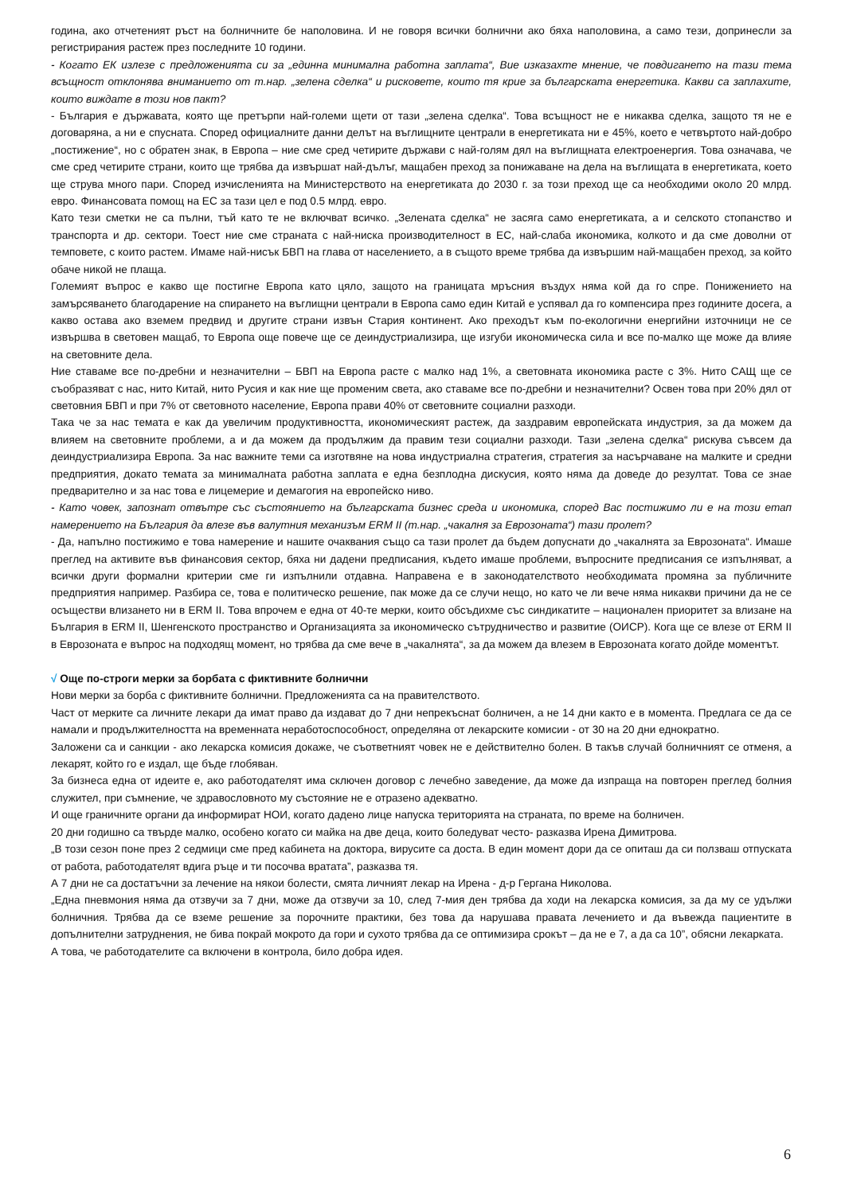година, ако отчетеният ръст на болничните бе наполовина. И не говоря всички болнични ако бяха наполовина, а само тези, допринесли за регистрирания растеж през последните 10 години.
- Когато ЕК излезе с предложенията си за „единна минимална работна заплата“, Вие изказахте мнение, че повдигането на тази тема всъщност отклонява вниманието от т.нар. „зелена сделка“ и рисковете, които тя крие за българската енергетика. Какви са заплахите, които виждате в този нов пакт?
- България е държавата, която ще претърпи най-големи щети от тази „зелена сделка“. Това всъщност не е никаква сделка, защото тя не е договаряна, а ни е спусната. Според официалните данни делът на въглищните централи в енергетиката ни е 45%, което е четвъртото най-добро „постижение“, но с обратен знак, в Европа – ние сме сред четирите държави с най-голям дял на въглищната електроенергия. Това означава, че сме сред четирите страни, които ще трябва да извършат най-дълъг, мащабен преход за понижаване на дела на въглищата в енергетиката, което ще струва много пари. Според изчисленията на Министерството на енергетиката до 2030 г. за този преход ще са необходими около 20 млрд. евро. Финансовата помощ на ЕС за тази цел е под 0.5 млрд. евро.
Като тези сметки не са пълни, тъй като те не включват всичко. „Зелената сделка“ не засяга само енергетиката, а и селското стопанство и транспорта и др. сектори. Тоест ние сме страната с най-ниска производителност в ЕС, най-слаба икономика, колкото и да сме доволни от темповете, с които растем. Имаме най-нисък БВП на глава от населението, а в същото време трябва да извършим най-мащабен преход, за който обаче никой не плаща.
Големият въпрос е какво ще постигне Европа като цяло, защото на границата мръсния въздух няма кой да го спре. Понижението на замърсяването благодарение на спирането на въглищни централи в Европа само един Китай е успявал да го компенсира през годините досега, а какво остава ако вземем предвид и другите страни извън Стария континент. Ако преходът към по-екологични енергийни източници не се извършва в световен мащаб, то Европа още повече ще се деиндустриализира, ще изгуби икономическа сила и все по-малко ще може да влияе на световните дела.
Ние ставаме все по-дребни и незначителни – БВП на Европа расте с малко над 1%, а световната икономика расте с 3%. Нито САЩ ще се съобразяват с нас, нито Китай, нито Русия и как ние ще променим света, ако ставаме все по-дребни и незначителни? Освен това при 20% дял от световния БВП и при 7% от световното население, Европа прави 40% от световните социални разходи.
Така че за нас темата е как да увеличим продуктивността, икономическият растеж, да заздравим европейската индустрия, за да можем да влияем на световните проблеми, а и да можем да продължим да правим тези социални разходи. Тази „зелена сделка“ рискува съвсем да деиндустриализира Европа. За нас важните теми са изготвяне на нова индустриална стратегия, стратегия за насърчаване на малките и средни предприятия, докато темата за минималната работна заплата е една безплодна дискусия, която няма да доведе до резултат. Това се знае предварително и за нас това е лицемерие и демагогия на европейско ниво.
- Като човек, запознат отвътре със състоянието на българската бизнес среда и икономика, според Вас постижимо ли е на този етап намерението на България да влезе във валутния механизъм ERM II (т.нар. „чакалня за Еврозоната“) тази пролет?
- Да, напълно постижимо е това намерение и нашите очаквания също са тази пролет да бъдем допуснати до „чакалнята за Еврозоната“. Имаше преглед на активите във финансовия сектор, бяха ни дадени предписания, където имаше проблеми, въпросните предписания се изпълняват, а всички други формални критерии сме ги изпълнили отдавна. Направена е в законодателството необходимата промяна за публичните предприятия например. Разбира се, това е политическо решение, пак може да се случи нещо, но като че ли вече няма никакви причини да не се осъществи влизането ни в ERM II. Това впрочем е една от 40-те мерки, които обсъдихме със синдикатите – национален приоритет за влизане на България в ERM II, Шенгенското пространство и Организацията за икономическо сътрудничество и развитие (ОИСР). Кога ще се влезе от ERM II в Еврозоната е въпрос на подходящ момент, но трябва да сме вече в „чакалнята“, за да можем да влезем в Еврозоната когато дойде моментът.
√ Още по-строги мерки за борбата с фиктивните болнични
Нови мерки за борба с фиктивните болнични. Предложенията са на правителството.
Част от мерките са личните лекари да имат право да издават до 7 дни непрекъснат болничен, а не 14 дни както е в момента. Предлага се да се намали и продължителността на временната неработоспособност, определяна от лекарските комисии - от 30 на 20 дни еднократно.
Заложени са и санкции - ако лекарска комисия докаже, че съответният човек не е действително болен. В такъв случай болничният се отменя, а лекарят, който го е издал, ще бъде глобяван.
За бизнеса една от идеите е, ако работодателят има сключен договор с лечебно заведение, да може да изпраща на повторен преглед болния служител, при съмнение, че здравословното му състояние не е отразено адекватно.
И още граничните органи да информират НОИ, когато дадено лице напуска територията на страната, по време на болничен.
20 дни годишно са твърде малко, особено когато си майка на две деца, които боледуват често- разказва Ирена Димитрова.
„В този сезон поне през 2 седмици сме пред кабинета на доктора, вирусите са доста. В един момент дори да се опиташ да си ползваш отпуската от работа, работодателят вдига ръце и ти посочва вратата”, разказва тя.
А 7 дни не са достатъчни за лечение на някои болести, смята личният лекар на Ирена - д-р Гергана Николова.
„Една пневмония няма да отзвучи за 7 дни, може да отзвучи за 10, след 7-мия ден трябва да ходи на лекарска комисия, за да му се удължи болничния. Трябва да се вземе решение за порочните практики, без това да нарушава правата лечението и да въвежда пациентите в допълнителни затруднения, не бива покрай мокрото да гори и сухото трябва да се оптимизира срокът – да не е 7, а да са 10”, обясни лекарката.
А това, че работодателите са включени в контрола, било добра идея.
6